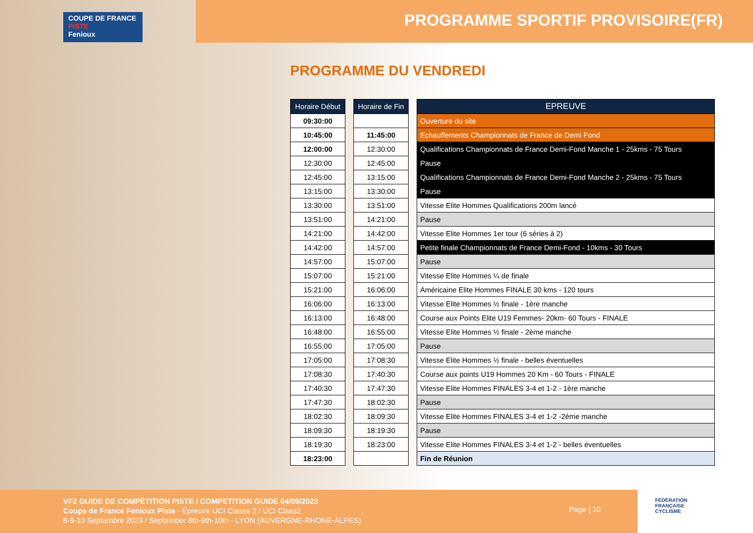COUPE DE FRANCE PISTE
Fenioux
PROGRAMME SPORTIF PROVISOIRE(FR)
PROGRAMME DU VENDREDI
| Horaire Début |
| --- |
| 09:30:00 |
| 10:45:00 |
| 12:00:00 |
| 12:30:00 |
| 12:45:00 |
| 13:15:00 |
| 13:30:00 |
| 13:51:00 |
| 14:21:00 |
| 14:42:00 |
| 14:57:00 |
| 15:07:00 |
| 15:21:00 |
| 16:06:00 |
| 16:13:00 |
| 16:48:00 |
| 16:55:00 |
| 17:05:00 |
| 17:08:30 |
| 17:40:30 |
| 17:47:30 |
| 18:02:30 |
| 18:09:30 |
| 18:19:30 |
| 18:23:00 |
| Horaire de Fin |
| --- |
| 11:45:00 |
| 12:30:00 |
| 12:45:00 |
| 13:15:00 |
| 13:30:00 |
| 13:51:00 |
| 14:21:00 |
| 14:42:00 |
| 14:57:00 |
| 15:07:00 |
| 15:21:00 |
| 16:06:00 |
| 16:13:00 |
| 16:48:00 |
| 16:55:00 |
| 17:05:00 |
| 17:08:30 |
| 17:40:30 |
| 17:47:30 |
| 18:02:30 |
| 18:09:30 |
| 18:19:30 |
| 18:23:00 |
| EPREUVE |
| --- |
| Ouverture du site |
| Echauffements Championnats de France de Demi Fond |
| Qualifications Championnats de France Demi-Fond Manche 1 - 25kms - 75 Tours |
| Pause |
| Qualifications Championnats de France Demi-Fond Manche 2 - 25kms - 75 Tours |
| Pause |
| Vitesse Elite Hommes Qualifications 200m lancé |
| Pause |
| Vitesse Elite Hommes 1er tour (6 séries à 2) |
| Petite finale Championnats de France Demi-Fond - 10kms - 30 Tours |
| Pause |
| Vitesse Elite Hommes ¼ de finale |
| Américaine Elite Hommes FINALE 30 kms - 120 tours |
| Vitesse Elite Hommes ½ finale - 1ère manche |
| Course aux Points Elite U19 Femmes- 20km- 60 Tours - FINALE |
| Vitesse Elite Hommes ½ finale - 2ème manche |
| Pause |
| Vitesse Elite Hommes ½ finale - belles éventuelles |
| Course aux points U19 Hommes 20 Km - 60 Tours - FINALE |
| Vitesse Elite Hommes FINALES 3-4 et 1-2 - 1ère manche |
| Pause |
| Vitesse Elite Hommes FINALES 3-4 et 1-2 -2ème manche |
| Pause |
| Vitesse Elite Hommes FINALES 3-4 et 1-2 - belles éventuelles |
| Fin de Réunion |
VF2 GUIDE DE COMPÉTITION PISTE / COMPETITION GUIDE 04/09/2023
Coupe de France Fenioux Piste - Épreuve UCI Classe 2 / UCI Class2
8-9-10 Septembre 2023 / September 8th-9th-10th - LYON (AUVERGNE-RHONE-ALPES)
Page | 10
FÉDÉRATION
FRANÇAISE
CYCLISME